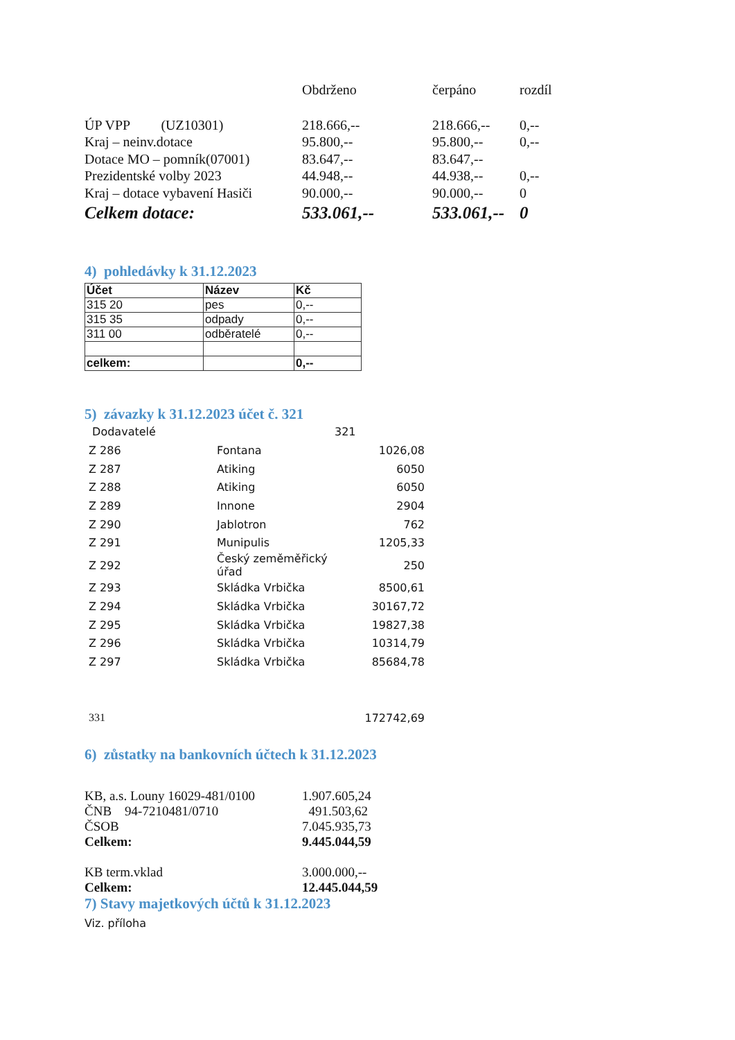| | Obdrženo | čerpáno | rozdíl |
| ÚP VPP (UZ10301) | 218.666,-- | 218.666,-- | 0,-- |
| Kraj – neinv.dotace | 95.800,-- | 95.800,-- | 0,-- |
| Dotace MO – pomník(07001) | 83.647,-- | 83.647,-- | |
| Prezidentské volby 2023 | 44.948,-- | 44.938,-- | 0,-- |
| Kraj – dotace vybavení Hasiči | 90.000,-- | 90.000,-- | 0 |
| Celkem dotace: | 533.061,-- | 533.061,-- | 0 |
4) pohledávky k 31.12.2023
| Účet | Název | Kč |
| --- | --- | --- |
| 315 20 | pes | 0,-- |
| 315 35 | odpady | 0,-- |
| 311 00 | odběratelé | 0,-- |
| celkem: | | 0,-- |
5) závazky k 31.12.2023 účet č. 321
| Dodavatelé | | 321 |
| Z 286 | Fontana | 1026,08 |
| Z 287 | Atiking | 6050 |
| Z 288 | Atiking | 6050 |
| Z 289 | Innone | 2904 |
| Z 290 | Jablotron | 762 |
| Z 291 | Munipulis | 1205,33 |
| Z 292 | Český zeměměřický úřad | 250 |
| Z 293 | Skládka Vrbička | 8500,61 |
| Z 294 | Skládka Vrbička | 30167,72 |
| Z 295 | Skládka Vrbička | 19827,38 |
| Z 296 | Skládka Vrbička | 10314,79 |
| Z 297 | Skládka Vrbička | 85684,78 |
| 331 | | 172742,69 |
6) zůstatky na bankovních účtech k 31.12.2023
| KB, a.s. Louny 16029-481/0100 | 1.907.605,24 |
| ČNB 94-7210481/0710 | 491.503,62 |
| ČSOB | 7.045.935,73 |
| Celkem: | 9.445.044,59 |
| KB term.vklad | 3.000.000,-- |
| Celkem: | 12.445.044,59 |
7) Stavy majetkových účtů k 31.12.2023
Viz. příloha